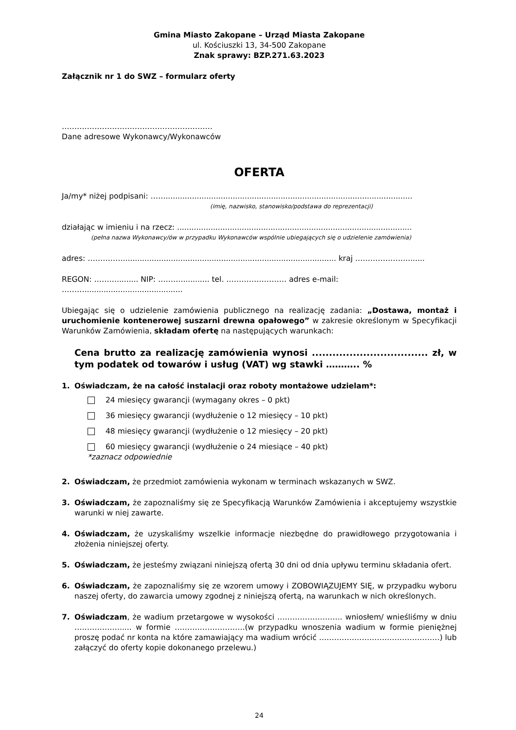Gmina Miasto Zakopane – Urząd Miasta Zakopane
ul. Kościuszki 13, 34-500 Zakopane
Znak sprawy: BZP.271.63.2023
Załącznik nr 1 do SWZ – formularz oferty
……………………………………………………
Dane adresowe Wykonawcy/Wykonawców
OFERTA
Ja/my* niżej podpisani: …….......................................................................................................
(imię, nazwisko, stanowisko/podstawa do reprezentacji)
działając w imieniu i na rzecz: ..................................................................................................
(pełna nazwa Wykonawcy/ów w przypadku Wykonawców wspólnie ubiegających się o udzielenie zamówienia)
adres: ……………........................................................................................ kraj ………………….......
REGON: ………......... NIP: ………............ tel. …………………… adres e-mail: ……….........................................
Ubiegając się o udzielenie zamówienia publicznego na realizację zadania: „Dostawa, montaż i uruchomienie kontenerowej suszarni drewna opałowego” w zakresie określonym w Specyfikacji Warunków Zamówienia, składam ofertę na następujących warunkach:
Cena brutto za realizację zamówienia wynosi .................................. zł, w tym podatek od towarów i usług (VAT) wg stawki ……….. %
1. Oświadczam, że na całość instalacji oraz roboty montażowe udzielam*:
24 miesięcy gwarancji (wymagany okres – 0 pkt)
36 miesięcy gwarancji (wydłużenie o 12 miesięcy – 10 pkt)
48 miesięcy gwarancji (wydłużenie o 12 miesięcy – 20 pkt)
60 miesięcy gwarancji (wydłużenie o 24 miesiące – 40 pkt)
*zaznacz odpowiednie
2. Oświadczam, że przedmiot zamówienia wykonam w terminach wskazanych w SWZ.
3. Oświadczam, że zapoznaliśmy się ze Specyfikacją Warunków Zamówienia i akceptujemy wszystkie warunki w niej zawarte.
4. Oświadczam, że uzyskaliśmy wszelkie informacje niezbędne do prawidłowego przygotowania i złożenia niniejszej oferty.
5. Oświadczam, że jesteśmy związani niniejszą ofertą 30 dni od dnia upływu terminu składania ofert.
6. Oświadczam, że zapoznaliśmy się ze wzorem umowy i ZOBOWIĄZUJEMY SIĘ, w przypadku wyboru naszej oferty, do zawarcia umowy zgodnej z niniejszą ofertą, na warunkach w nich określonych.
7. Oświadczam, że wadium przetargowe w wysokości …………………….. wniosłem/ wnieśliśmy w dniu ………………..... w formie ……………………….(w przypadku wnoszenia wadium w formie pieniężnej proszę podać nr konta na które zamawiający ma wadium wrócić …………………………………………) lub załączyć do oferty kopie dokonanego przelewu.)
24